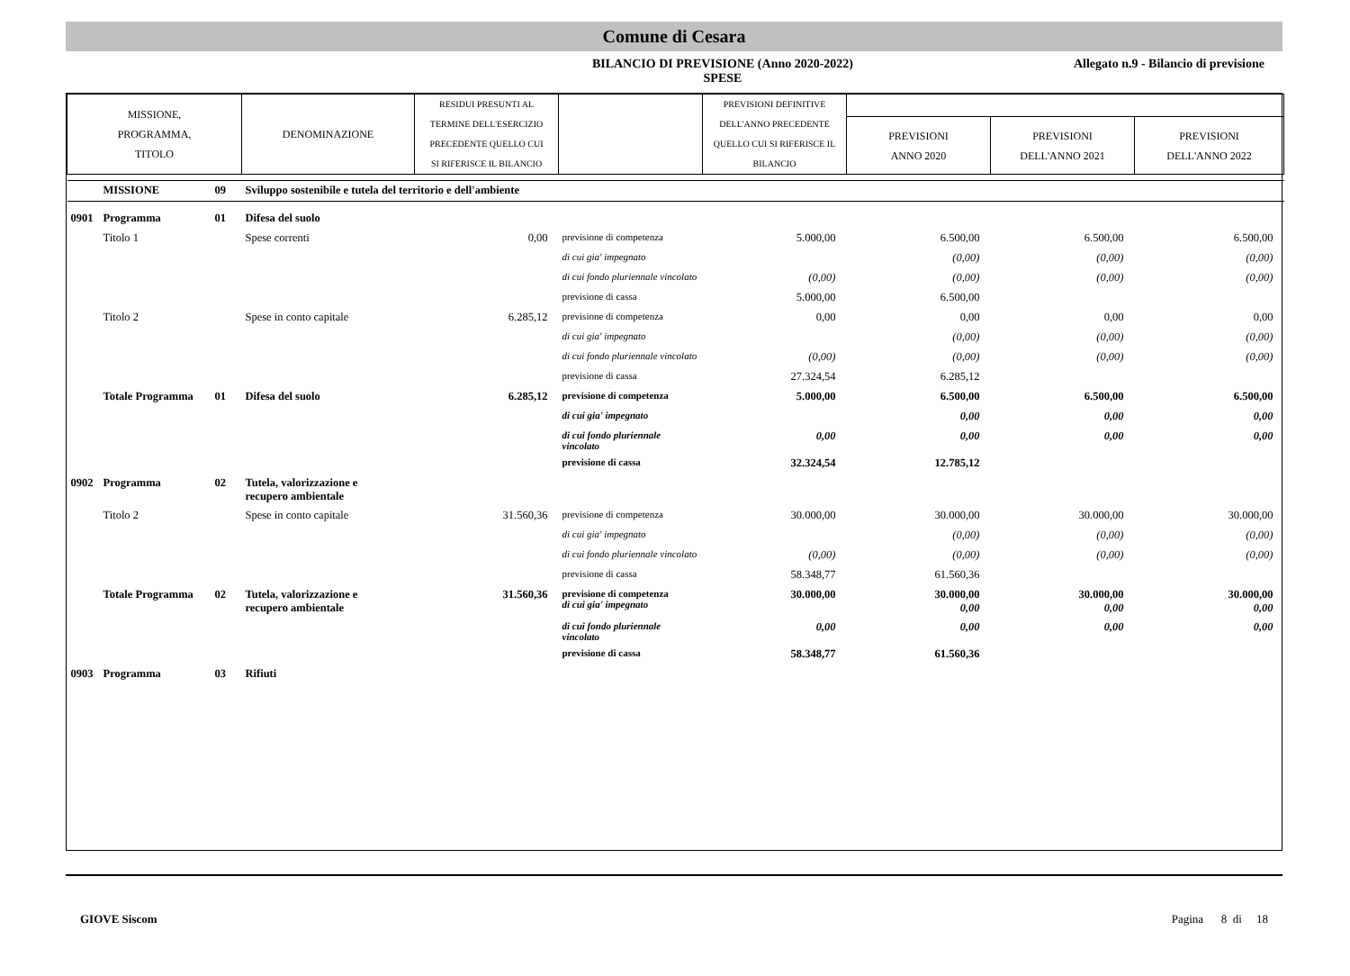Comune di Cesara
BILANCIO DI PREVISIONE (Anno 2020-2022)
SPESE
Allegato n.9 - Bilancio di previsione
| MISSIONE, PROGRAMMA, TITOLO | | | DENOMINAZIONE | RESIDUI PRESUNTI AL TERMINE DELL'ESERCIZIO PRECEDENTE QUELLO CUI SI RIFERISCE IL BILANCIO | | PREVISIONI DEFINITIVE DELL'ANNO PRECEDENTE QUELLO CUI SI RIFERISCE IL BILANCIO | | | |
| --- | --- | --- | --- | --- | --- | --- | --- | --- | --- |
| | | | | | | | PREVISIONI ANNO 2020 | PREVISIONI DELL'ANNO 2021 | PREVISIONI DELL'ANNO 2022 |
| | MISSIONE | 09 | Sviluppo sostenibile e tutela del territorio e dell'ambiente | | | | | | |
| 0901 | Programma | 01 | Difesa del suolo | | | | | | |
| | Titolo 1 | | Spese correnti | 0,00 | previsione di competenza | 5.000,00 | 6.500,00 | 6.500,00 | 6.500,00 |
| | | | | | di cui gia' impegnato | | (0,00) | (0,00) | (0,00) |
| | | | | | di cui fondo pluriennale vincolato | (0,00) | (0,00) | (0,00) | (0,00) |
| | | | | | previsione di cassa | 5.000,00 | 6.500,00 | | |
| | Titolo 2 | | Spese in conto capitale | 6.285,12 | previsione di competenza | 0,00 | 0,00 | 0,00 | 0,00 |
| | | | | | di cui gia' impegnato | | (0,00) | (0,00) | (0,00) |
| | | | | | di cui fondo pluriennale vincolato | (0,00) | (0,00) | (0,00) | (0,00) |
| | | | | | previsione di cassa | 27.324,54 | 6.285,12 | | |
| | Totale Programma | 01 | Difesa del suolo | 6.285,12 | previsione di competenza | 5.000,00 | 6.500,00 | 6.500,00 | 6.500,00 |
| | | | | | di cui gia' impegnato | | 0,00 | 0,00 | 0,00 |
| | | | | | di cui fondo pluriennale vincolato | 0,00 | 0,00 | 0,00 | 0,00 |
| | | | | | previsione di cassa | 32.324,54 | 12.785,12 | | |
| 0902 | Programma | 02 | Tutela, valorizzazione e recupero ambientale | | | | | | |
| | Titolo 2 | | Spese in conto capitale | 31.560,36 | previsione di competenza | 30.000,00 | 30.000,00 | 30.000,00 | 30.000,00 |
| | | | | | di cui gia' impegnato | | (0,00) | (0,00) | (0,00) |
| | | | | | di cui fondo pluriennale vincolato | (0,00) | (0,00) | (0,00) | (0,00) |
| | | | | | previsione di cassa | 58.348,77 | 61.560,36 | | |
| | Totale Programma | 02 | Tutela, valorizzazione e recupero ambientale | 31.560,36 | previsione di competenza di cui gia' impegnato | 30.000,00 | 30.000,00 0,00 | 30.000,00 0,00 | 30.000,00 0,00 |
| | | | | | di cui fondo pluriennale vincolato | 0,00 | 0,00 | 0,00 | 0,00 |
| | | | | | previsione di cassa | 58.348,77 | 61.560,36 | | |
| 0903 | Programma | 03 | Rifiuti | | | | | | |
GIOVE Siscom Pagina 8 di 18